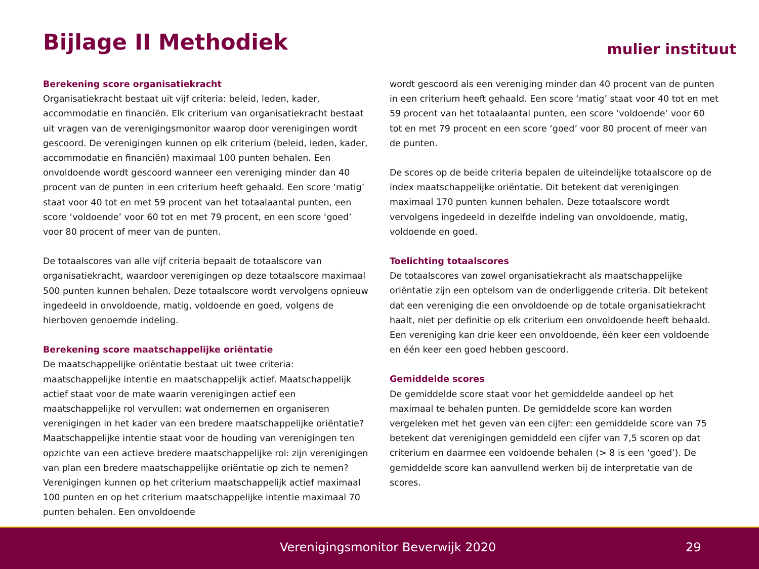Bijlage II Methodiek mulier instituut
Berekening score organisatiekracht
Organisatiekracht bestaat uit vijf criteria: beleid, leden, kader, accommodatie en financiën. Elk criterium van organisatiekracht bestaat uit vragen van de verenigingsmonitor waarop door verenigingen wordt gescoord. De verenigingen kunnen op elk criterium (beleid, leden, kader, accommodatie en financiën) maximaal 100 punten behalen. Een onvoldoende wordt gescoord wanneer een vereniging minder dan 40 procent van de punten in een criterium heeft gehaald. Een score ‘matig’ staat voor 40 tot en met 59 procent van het totaalaantal punten, een score ‘voldoende’ voor 60 tot en met 79 procent, en een score ‘goed’ voor 80 procent of meer van de punten.
De totaalscores van alle vijf criteria bepaalt de totaalscore van organisatiekracht, waardoor verenigingen op deze totaalscore maximaal 500 punten kunnen behalen. Deze totaalscore wordt vervolgens opnieuw ingedeeld in onvoldoende, matig, voldoende en goed, volgens de hierboven genoemde indeling.
Berekening score maatschappelijke oriëntatie
De maatschappelijke oriëntatie bestaat uit twee criteria: maatschappelijke intentie en maatschappelijk actief. Maatschappelijk actief staat voor de mate waarin verenigingen actief een maatschappelijke rol vervullen: wat ondernemen en organiseren verenigingen in het kader van een bredere maatschappelijke oriëntatie? Maatschappelijke intentie staat voor de houding van verenigingen ten opzichte van een actieve bredere maatschappelijke rol: zijn verenigingen van plan een bredere maatschappelijke oriëntatie op zich te nemen? Verenigingen kunnen op het criterium maatschappelijk actief maximaal 100 punten en op het criterium maatschappelijke intentie maximaal 70 punten behalen. Een onvoldoende
wordt gescoord als een vereniging minder dan 40 procent van de punten in een criterium heeft gehaald. Een score ‘matig’ staat voor 40 tot en met 59 procent van het totaalaantal punten, een score ‘voldoende’ voor 60 tot en met 79 procent en een score ‘goed’ voor 80 procent of meer van de punten.
De scores op de beide criteria bepalen de uiteindelijke totaalscore op de index maatschappelijke oriëntatie. Dit betekent dat verenigingen maximaal 170 punten kunnen behalen. Deze totaalscore wordt vervolgens ingedeeld in dezelfde indeling van onvoldoende, matig, voldoende en goed.
Toelichting totaalscores
De totaalscores van zowel organisatiekracht als maatschappelijke oriëntatie zijn een optelsom van de onderliggende criteria. Dit betekent dat een vereniging die een onvoldoende op de totale organisatiekracht haalt, niet per definitie op elk criterium een onvoldoende heeft behaald. Een vereniging kan drie keer een onvoldoende, één keer een voldoende en één keer een goed hebben gescoord.
Gemiddelde scores
De gemiddelde score staat voor het gemiddelde aandeel op het maximaal te behalen punten. De gemiddelde score kan worden vergeleken met het geven van een cijfer: een gemiddelde score van 75 betekent dat verenigingen gemiddeld een cijfer van 7,5 scoren op dat criterium en daarmee een voldoende behalen (> 8 is een ‘goed’). De gemiddelde score kan aanvullend werken bij de interpretatie van de scores.
Verenigingsmonitor Beverwijk 2020 29